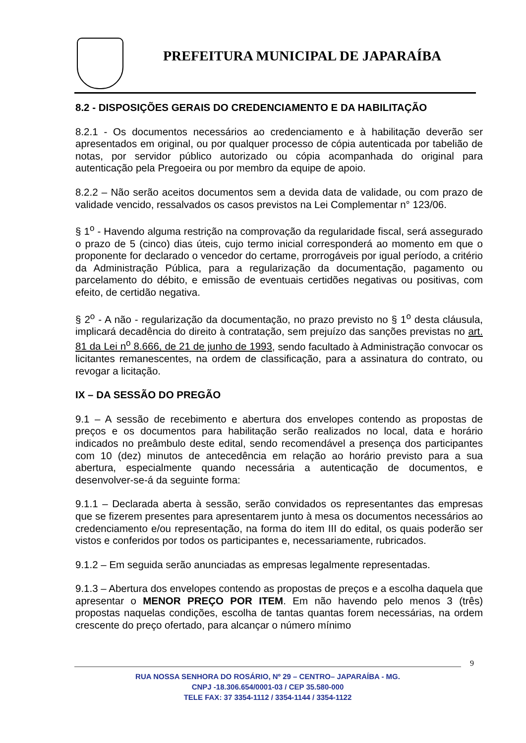PREFEITURA MUNICIPAL DE JAPARAÍBA
8.2 - DISPOSIÇÕES GERAIS DO CREDENCIAMENTO E DA HABILITAÇÃO
8.2.1 - Os documentos necessários ao credenciamento e à habilitação deverão ser apresentados em original, ou por qualquer processo de cópia autenticada por tabelião de notas, por servidor público autorizado ou cópia acompanhada do original para autenticação pela Pregoeira ou por membro da equipe de apoio.
8.2.2 – Não serão aceitos documentos sem a devida data de validade, ou com prazo de validade vencido, ressalvados os casos previstos na Lei Complementar n° 123/06.
§ 1<sup>o</sup> - Havendo alguma restrição na comprovação da regularidade fiscal, será assegurado o prazo de 5 (cinco) dias úteis, cujo termo inicial corresponderá ao momento em que o proponente for declarado o vencedor do certame, prorrogáveis por igual período, a critério da Administração Pública, para a regularização da documentação, pagamento ou parcelamento do débito, e emissão de eventuais certidões negativas ou positivas, com efeito, de certidão negativa.
§ 2<sup>o</sup> - A não - regularização da documentação, no prazo previsto no § 1<sup>o</sup> desta cláusula, implicará decadência do direito à contratação, sem prejuízo das sanções previstas no art. 81 da Lei n<sup>o</sup> 8.666, de 21 de junho de 1993, sendo facultado à Administração convocar os licitantes remanescentes, na ordem de classificação, para a assinatura do contrato, ou revogar a licitação.
IX – DA SESSÃO DO PREGÃO
9.1 – A sessão de recebimento e abertura dos envelopes contendo as propostas de preços e os documentos para habilitação serão realizados no local, data e horário indicados no preâmbulo deste edital, sendo recomendável a presença dos participantes com 10 (dez) minutos de antecedência em relação ao horário previsto para a sua abertura, especialmente quando necessária a autenticação de documentos, e desenvolver-se-á da seguinte forma:
9.1.1 – Declarada aberta à sessão, serão convidados os representantes das empresas que se fizerem presentes para apresentarem junto à mesa os documentos necessários ao credenciamento e/ou representação, na forma do item III do edital, os quais poderão ser vistos e conferidos por todos os participantes e, necessariamente, rubricados.
9.1.2 – Em seguida serão anunciadas as empresas legalmente representadas.
9.1.3 – Abertura dos envelopes contendo as propostas de preços e a escolha daquela que apresentar o MENOR PREÇO POR ITEM. Em não havendo pelo menos 3 (três) propostas naquelas condições, escolha de tantas quantas forem necessárias, na ordem crescente do preço ofertado, para alcançar o número mínimo
9
RUA NOSSA SENHORA DO ROSÁRIO, Nº 29 – CENTRO– JAPARAÍBA - MG.
CNPJ -18.306.654/0001-03 / CEP 35.580-000
TELE FAX: 37 3354-1112 / 3354-1144 / 3354-1122